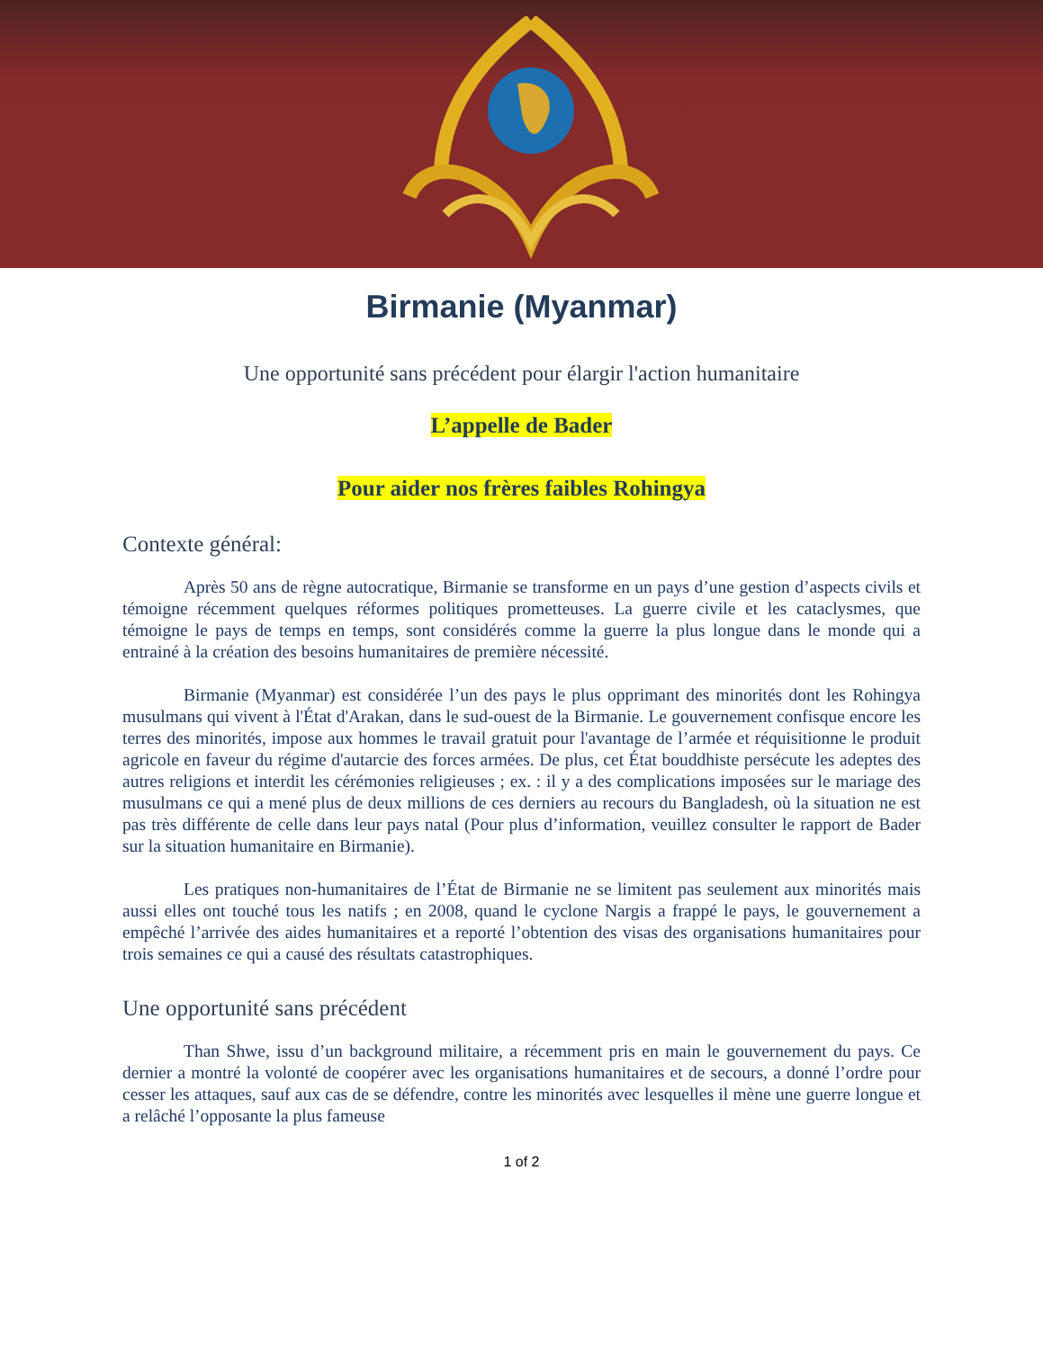Birmanie (Myanmar)
Une opportunité sans précédent pour élargir l'action humanitaire
L’appelle de Bader
Pour aider nos frères faibles Rohingya
Contexte général:
Après 50 ans de règne autocratique, Birmanie se transforme en un pays d’une gestion d’aspects civils et témoigne récemment quelques réformes politiques prometteuses. La guerre civile et les cataclysmes, que témoigne le pays de temps en temps, sont considérés comme la guerre la plus longue dans le monde qui a entrainé à la création des besoins humanitaires de première nécessité.
Birmanie (Myanmar) est considérée l’un des pays le plus opprimant des minorités dont les Rohingya musulmans qui vivent à l'État d'Arakan, dans le sud-ouest de la Birmanie. Le gouvernement confisque encore les terres des minorités, impose aux hommes le travail gratuit pour l'avantage de l’armée et réquisitionne le produit agricole en faveur du régime d'autarcie des forces armées. De plus, cet État bouddhiste persécute les adeptes des autres religions et interdit les cérémonies religieuses ; ex. : il y a des complications imposées sur le mariage des musulmans ce qui a mené plus de deux millions de ces derniers au recours du Bangladesh, où la situation ne est pas très différente de celle dans leur pays natal (Pour plus d’information, veuillez consulter le rapport de Bader sur la situation humanitaire en Birmanie).
Les pratiques non-humanitaires de l’État de Birmanie ne se limitent pas seulement aux minorités mais aussi elles ont touché tous les natifs ; en 2008, quand le cyclone Nargis a frappé le pays, le gouvernement a empêché l’arrivée des aides humanitaires et a reporté l’obtention des visas des organisations humanitaires pour trois semaines ce qui a causé des résultats catastrophiques.
Une opportunité sans précédent
Than Shwe, issu d’un background militaire, a récemment pris en main le gouvernement du pays. Ce dernier a montré la volonté de coopérer avec les organisations humanitaires et de secours, a donné l’ordre pour cesser les attaques, sauf aux cas de se défendre, contre les minorités avec lesquelles il mène une guerre longue et a relâché l’opposante la plus fameuse
1 of 2